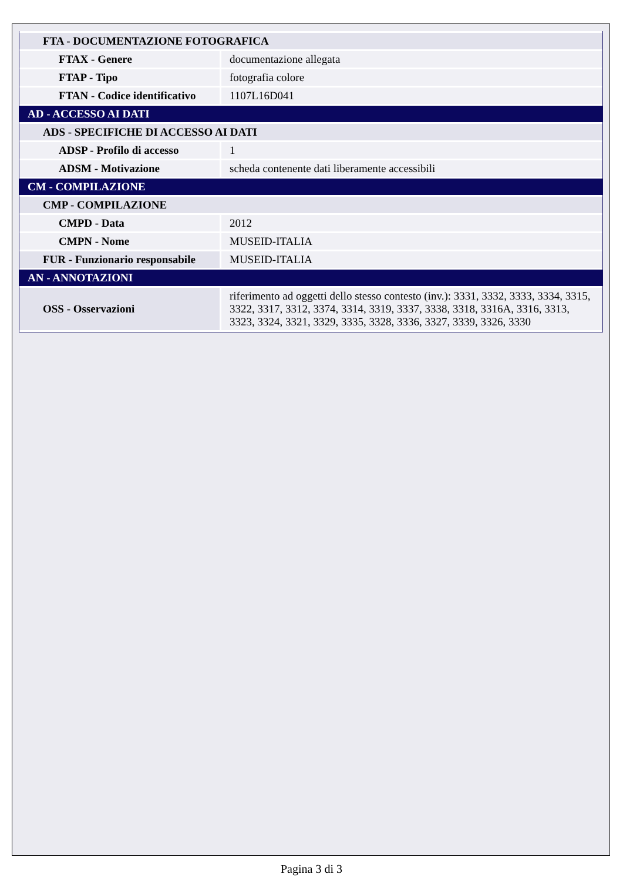| FTA - DOCUMENTAZIONE FOTOGRAFICA | |
| FTAX - Genere | documentazione allegata |
| FTAP - Tipo | fotografia colore |
| FTAN - Codice identificativo | 1107L16D041 |
| AD - ACCESSO AI DATI | |
| ADS - SPECIFICHE DI ACCESSO AI DATI | |
| ADSP - Profilo di accesso | 1 |
| ADSM - Motivazione | scheda contenente dati liberamente accessibili |
| CM - COMPILAZIONE | |
| CMP - COMPILAZIONE | |
| CMPD - Data | 2012 |
| CMPN - Nome | MUSEID-ITALIA |
| FUR - Funzionario responsabile | MUSEID-ITALIA |
| AN - ANNOTAZIONI | |
| OSS - Osservazioni | riferimento ad oggetti dello stesso contesto (inv.): 3331, 3332, 3333, 3334, 3315, 3322, 3317, 3312, 3374, 3314, 3319, 3337, 3338, 3318, 3316A, 3316, 3313, 3323, 3324, 3321, 3329, 3335, 3328, 3336, 3327, 3339, 3326, 3330 |
Pagina 3 di 3